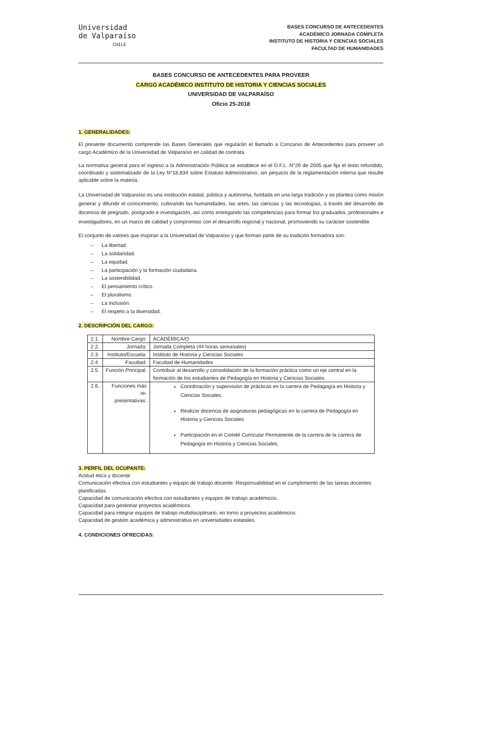Universidad
de Valparaíso
CHILE
BASES CONCURSO DE ANTECEDENTES
ACADÉMICO JORNADA COMPLETA
INSTITUTO DE HISTORIA Y CIENCIAS SOCIALES
FACULTAD DE HUMANIDADES
BASES CONCURSO DE ANTECEDENTES PARA PROVEER
CARGO ACADÉMICO INSTITUTO DE HISTORIA Y CIENCIAS SOCIALES
UNIVERSIDAD DE VALPARAÍSO
Oficio 25-2018
1. GENERALIDADES:
El presente documento comprende las Bases Generales que regularán el llamado a Concurso de Antecedentes para proveer un cargo Académico de la Universidad de Valparaíso en calidad de contrata.
La normativa general para el ingreso a la Administración Pública se establece en el D.F.L. N°29 de 2005 que fija el texto refundido, coordinado y sistematizado de la Ley N°18.834 sobre Estatuto Administrativo, sin perjuicio de la reglamentación interna que resulte aplicable sobre la materia.
La Universidad de Valparaíso es una institución estatal, pública y autónoma, fundada en una larga tradición y se plantea como misión generar y difundir el conocimiento, cultivando las humanidades, las artes, las ciencias y las tecnologías, a través del desarrollo de docencia de pregrado, postgrado e investigación, así como entregando las competencias para formar los graduados, profesionales e investigadores, en un marco de calidad y compromiso con el desarrollo regional y nacional, promoviendo su carácter sostenible.
El conjunto de valores que inspiran a la Universidad de Valparaíso y que forman parte de su tradición formadora son:
– La libertad.
– La solidaridad.
– La equidad.
– La participación y la formación ciudadana.
– La sostenibilidad.
– El pensamiento crítico.
– El pluralismo.
– La inclusión.
– El respeto a la diversidad.
2. DESCRIPCIÓN DEL CARGO:
| 2.1. | Nombre Cargo: | ACADÉMICA/O |
| 2.2. | Jornada: | Jornada Completa (44 horas semanales) |
| 2.3. | Instituto/Escuela: | Instituto de Historia y Ciencias Sociales |
| 2.4. | Facultad: | Facultad de Humanidades |
| 2.5. | Función Principal: | Contribuir al desarrollo y consolidación de la formación práctica como un eje central en la formación de los estudiantes de Pedagogía en Historia y Ciencias Sociales. |
| 2.6. | Funciones más re- presentativas: | Coordinación y supervisión de prácticas en la carrera de Pedagogía en Historia y Ciencias Sociales. Realizar docencia de asignaturas pedagógicas en la carrera de Pedagogía en Historia y Ciencias Sociales Participación en el Comité Curricular Permanente de la carrera de la carrera de Pedagogía en Historia y Ciencias Sociales. |
3. PERFIL DEL OCUPANTE:
Actitud ética y docente
Comunicación efectiva con estudiantes y equipo de trabajo docente. Responsabilidad en el cumplimiento de las tareas docentes planificadas.
Capacidad de comunicación efectiva con estudiantes y equipos de trabajo académicos.
Capacidad para gestionar proyectos académicos.
Capacidad para integrar equipos de trabajo multidisciplinario, en torno a proyectos académicos.
Capacidad de gestión académica y administrativa en universidades estatales.
4. CONDICIONES OFRECIDAS: